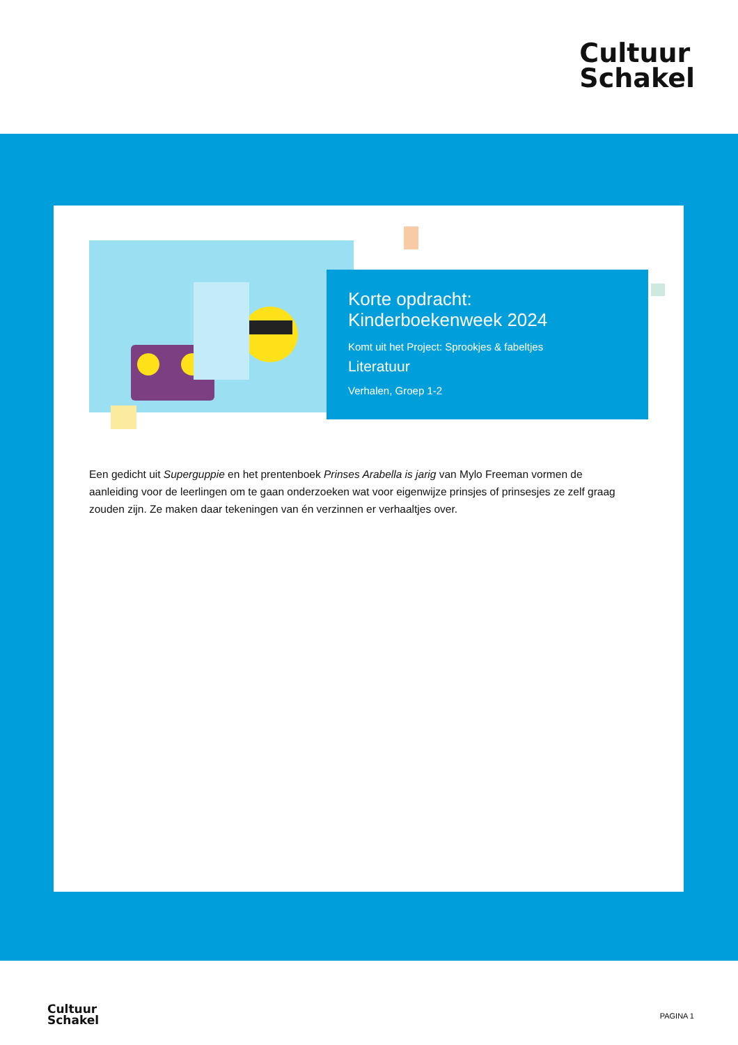Cultuur
Schakel
Korte opdracht:
Kinderboekenweek 2024
Komt uit het Project: Sprookjes & fabeltjes
Literatuur
Verhalen, Groep 1-2
Een gedicht uit Superguppie en het prentenboek Prinses Arabella is jarig van Mylo Freeman vormen de aanleiding voor de leerlingen om te gaan onderzoeken wat voor eigenwijze prinsjes of prinsesjes ze zelf graag zouden zijn. Ze maken daar tekeningen van én verzinnen er verhaaltjes over.
Cultuur
Schakel
PAGINA 1